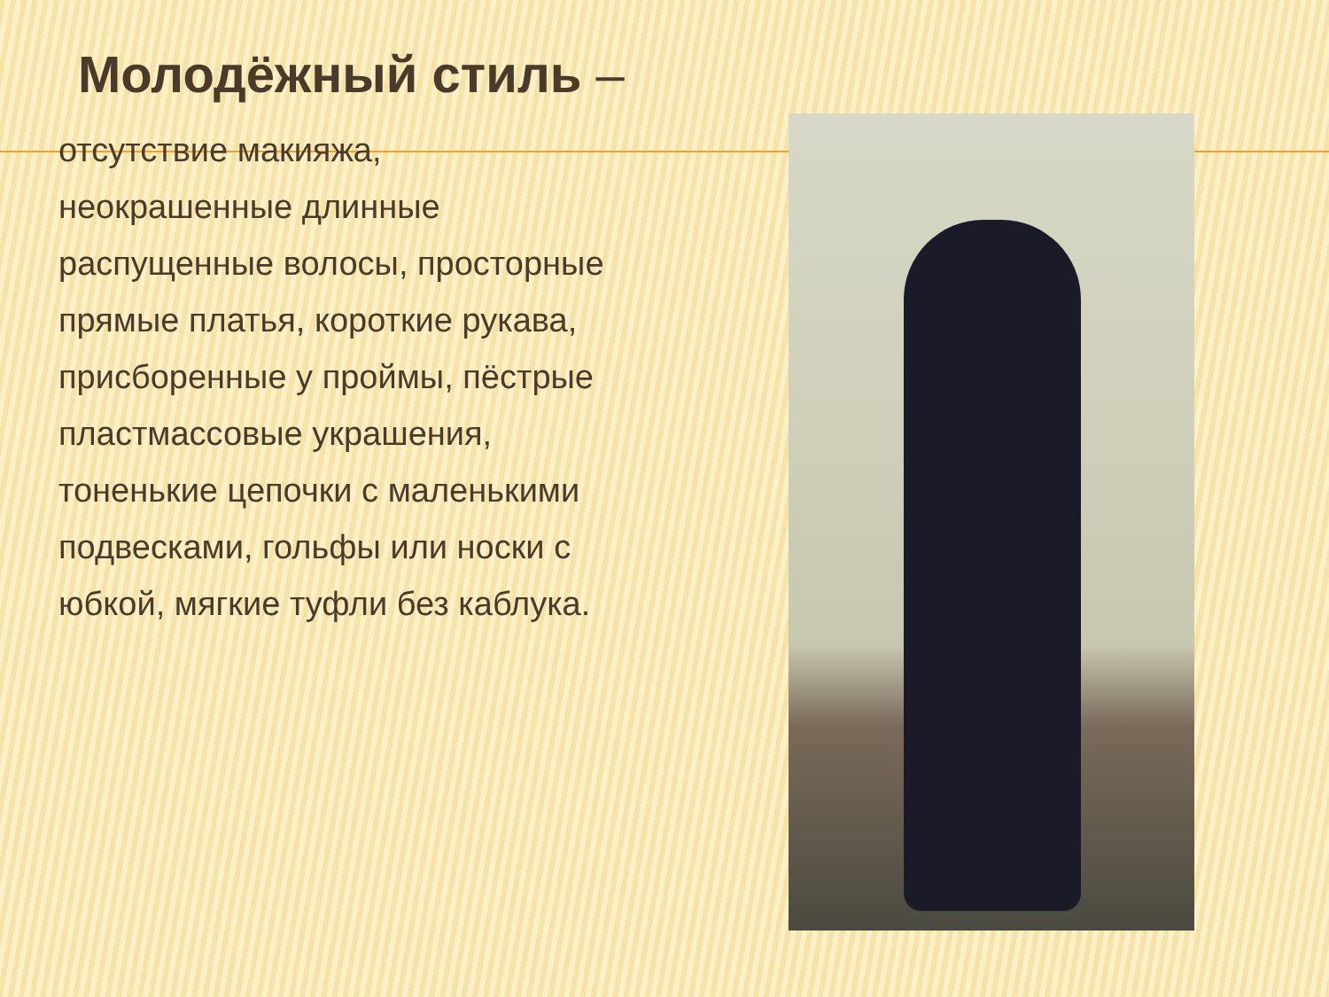Молодёжный стиль –
отсутствие макияжа, неокрашенные длинные распущенные волосы, просторные прямые платья, короткие рукава, присборенные у проймы, пёстрые пластмассовые украшения, тоненькие цепочки с маленькими подвесками, гольфы или носки с юбкой, мягкие туфли без каблука.